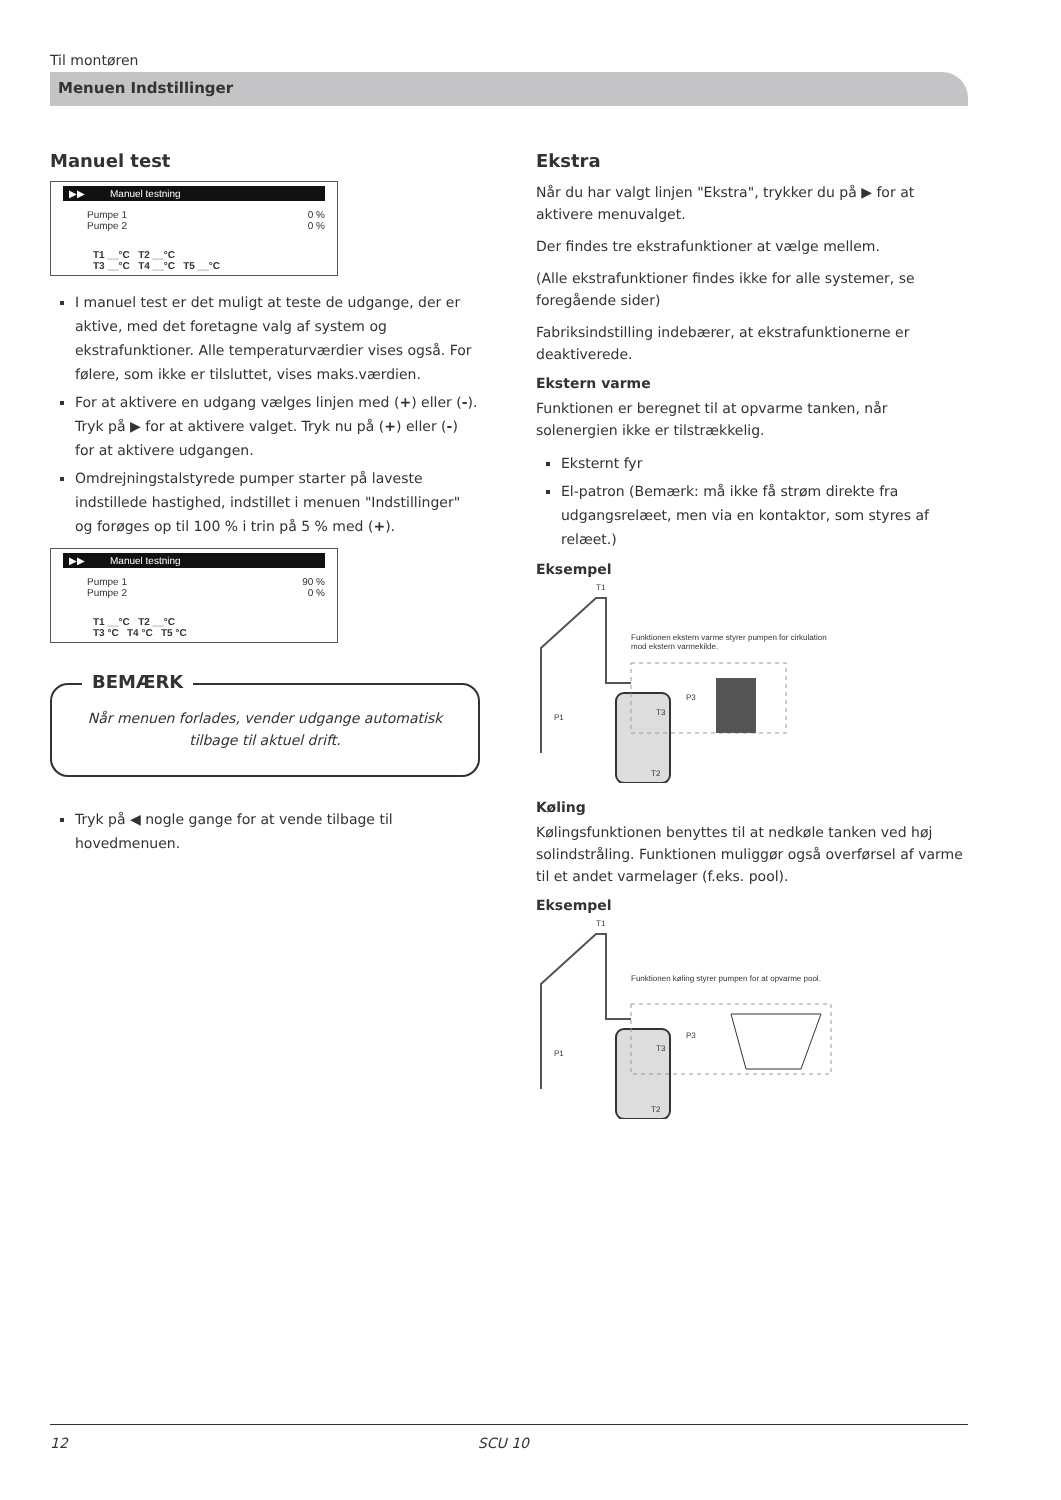Til montøren
Menuen Indstillinger
Manuel test
▶▶ Manuel testning
Pumpe 1 0 %
Pumpe 2 0 %
T1 __°C T2 __°C
T3 __°C T4 __°C T5 __°C
I manuel test er det muligt at teste de udgange, der er aktive, med det foretagne valg af system og ekstrafunktioner. Alle temperaturværdier vises også. For følere, som ikke er tilsluttet, vises maks.værdien.
For at aktivere en udgang vælges linjen med (+) eller (-). Tryk på ▶ for at aktivere valget. Tryk nu på (+) eller (-) for at aktivere udgangen.
Omdrejningstalstyrede pumper starter på laveste indstillede hastighed, indstillet i menuen "Indstillinger" og forøges op til 100 % i trin på 5 % med (+).
▶▶ Manuel testning
Pumpe 1 90 %
Pumpe 2 0 %
T1 __°C T2 __°C
T3 °C T4 °C T5 °C
BEMÆRK
Når menuen forlades, vender udgange automatisk tilbage til aktuel drift.
Tryk på ◀ nogle gange for at vende tilbage til hovedmenuen.
Ekstra
Når du har valgt linjen "Ekstra", trykker du på ▶ for at aktivere menuvalget.
Der findes tre ekstrafunktioner at vælge mellem.
(Alle ekstrafunktioner findes ikke for alle systemer, se foregående sider)
Fabriksindstilling indebærer, at ekstrafunktionerne er deaktiverede.
Ekstern varme
Funktionen er beregnet til at opvarme tanken, når solenergien ikke er tilstrækkelig.
Eksternt fyr
El-patron (Bemærk: må ikke få strøm direkte fra udgangsrelæet, men via en kontaktor, som styres af relæet.)
Eksempel
T1
Funktionen ekstern varme styrer pumpen for cirkulation mod ekstern varmekilde.
T3
P3
P1
T2
Køling
Kølingsfunktionen benyttes til at nedkøle tanken ved høj solindstråling. Funktionen muliggør også overførsel af varme til et andet varmelager (f.eks. pool).
Eksempel
T1
Funktionen køling styrer pumpen for at opvarme pool.
T3
P3
P1
T2
12 SCU 10